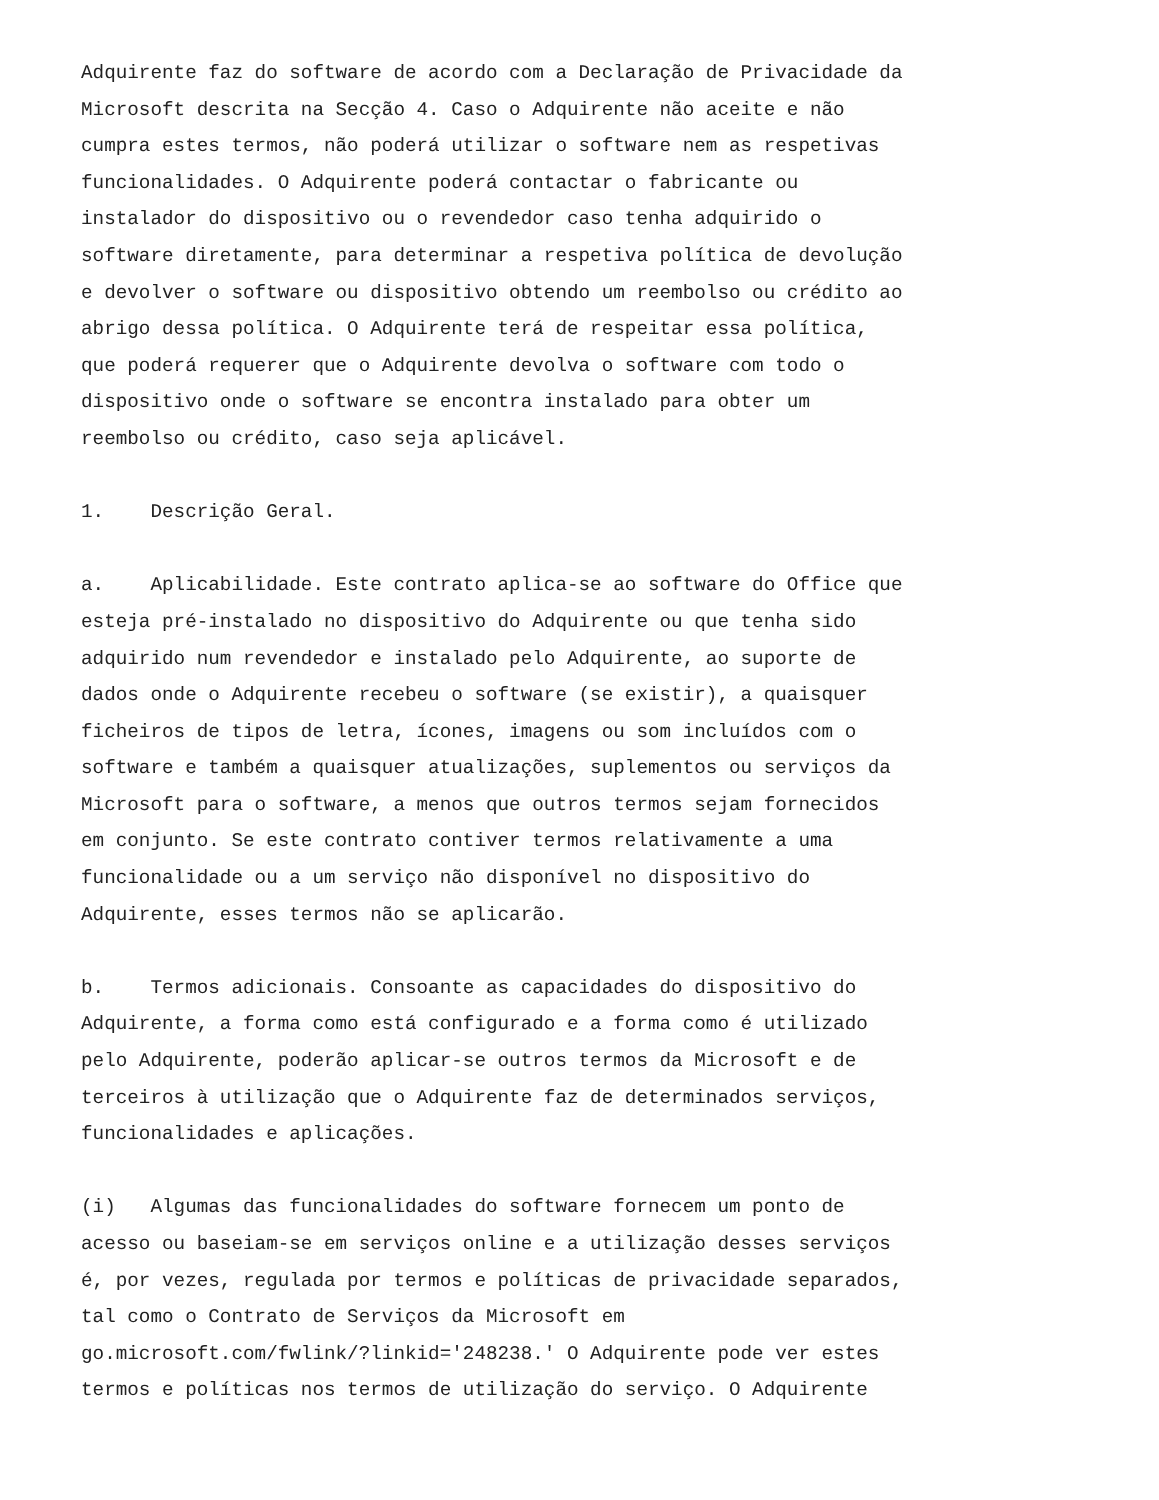Adquirente faz do software de acordo com a Declaração de Privacidade da Microsoft descrita na Secção 4. Caso o Adquirente não aceite e não cumpra estes termos, não poderá utilizar o software nem as respetivas funcionalidades. O Adquirente poderá contactar o fabricante ou instalador do dispositivo ou o revendedor caso tenha adquirido o software diretamente, para determinar a respetiva política de devolução e devolver o software ou dispositivo obtendo um reembolso ou crédito ao abrigo dessa política. O Adquirente terá de respeitar essa política, que poderá requerer que o Adquirente devolva o software com todo o dispositivo onde o software se encontra instalado para obter um reembolso ou crédito, caso seja aplicável. 1. Descrição Geral. a. Aplicabilidade. Este contrato aplica-se ao software do Office que esteja pré-instalado no dispositivo do Adquirente ou que tenha sido adquirido num revendedor e instalado pelo Adquirente, ao suporte de dados onde o Adquirente recebeu o software (se existir), a quaisquer ficheiros de tipos de letra, ícones, imagens ou som incluídos com o software e também a quaisquer atualizações, suplementos ou serviços da Microsoft para o software, a menos que outros termos sejam fornecidos em conjunto. Se este contrato contiver termos relativamente a uma funcionalidade ou a um serviço não disponível no dispositivo do Adquirente, esses termos não se aplicarão. b. Termos adicionais. Consoante as capacidades do dispositivo do Adquirente, a forma como está configurado e a forma como é utilizado pelo Adquirente, poderão aplicar-se outros termos da Microsoft e de terceiros à utilização que o Adquirente faz de determinados serviços, funcionalidades e aplicações. (i) Algumas das funcionalidades do software fornecem um ponto de acesso ou baseiam-se em serviços online e a utilização desses serviços é, por vezes, regulada por termos e políticas de privacidade separados, tal como o Contrato de Serviços da Microsoft em go.microsoft.com/fwlink/?linkid='248238.' O Adquirente pode ver estes termos e políticas nos termos de utilização do serviço. O Adquirente